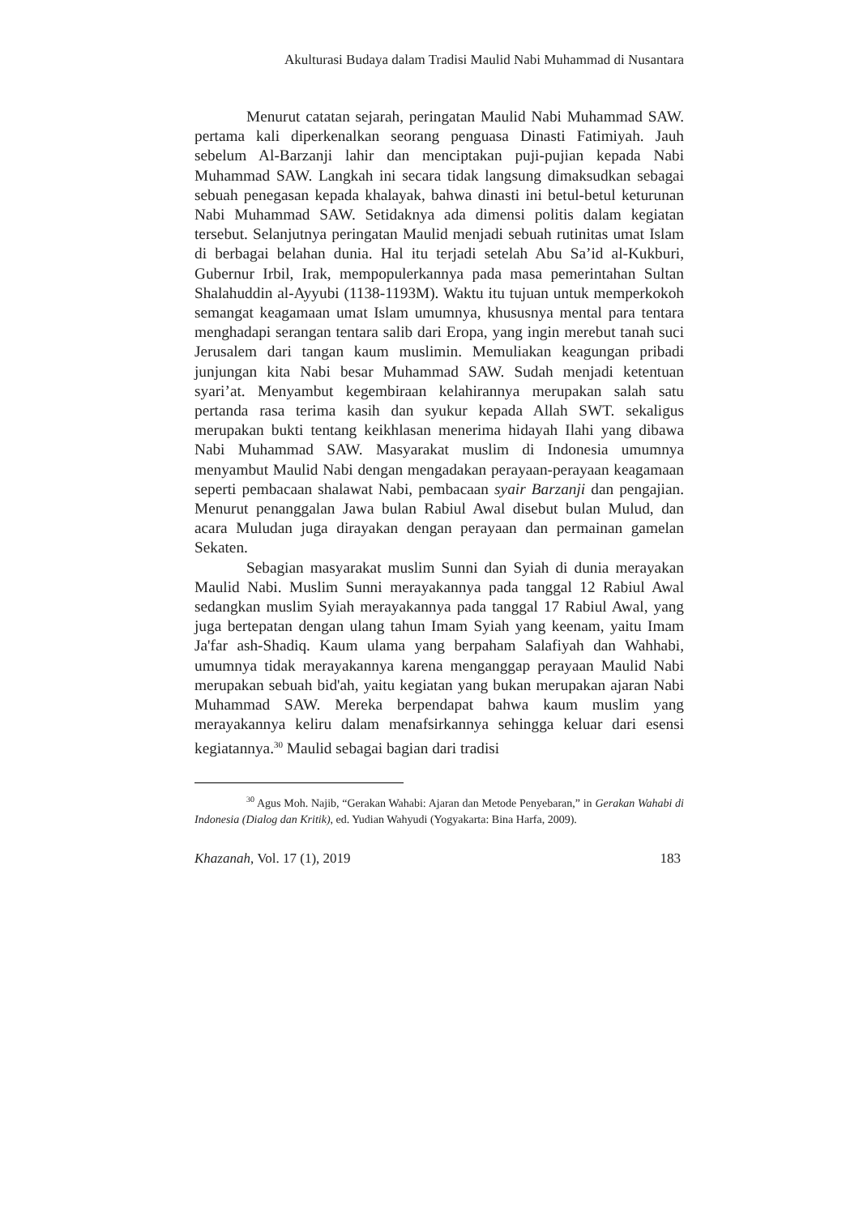Akulturasi Budaya dalam Tradisi Maulid Nabi Muhammad di Nusantara
Menurut catatan sejarah, peringatan Maulid Nabi Muhammad SAW. pertama kali diperkenalkan seorang penguasa Dinasti Fatimiyah. Jauh sebelum Al-Barzanji lahir dan menciptakan puji-pujian kepada Nabi Muhammad SAW. Langkah ini secara tidak langsung dimaksudkan sebagai sebuah penegasan kepada khalayak, bahwa dinasti ini betul-betul keturunan Nabi Muhammad SAW. Setidaknya ada dimensi politis dalam kegiatan tersebut. Selanjutnya peringatan Maulid menjadi sebuah rutinitas umat Islam di berbagai belahan dunia. Hal itu terjadi setelah Abu Sa’id al-Kukburi, Gubernur Irbil, Irak, mempopulerkannya pada masa pemerintahan Sultan Shalahuddin al-Ayyubi (1138-1193M). Waktu itu tujuan untuk memperkokoh semangat keagamaan umat Islam umumnya, khususnya mental para tentara menghadapi serangan tentara salib dari Eropa, yang ingin merebut tanah suci Jerusalem dari tangan kaum muslimin. Memuliakan keagungan pribadi junjungan kita Nabi besar Muhammad SAW. Sudah menjadi ketentuan syari’at. Menyambut kegembiraan kelahirannya merupakan salah satu pertanda rasa terima kasih dan syukur kepada Allah SWT. sekaligus merupakan bukti tentang keikhlasan menerima hidayah Ilahi yang dibawa Nabi Muhammad SAW. Masyarakat muslim di Indonesia umumnya menyambut Maulid Nabi dengan mengadakan perayaan-perayaan keagamaan seperti pembacaan shalawat Nabi, pembacaan syair Barzanji dan pengajian. Menurut penanggalan Jawa bulan Rabiul Awal disebut bulan Mulud, dan acara Muludan juga dirayakan dengan perayaan dan permainan gamelan Sekaten.
Sebagian masyarakat muslim Sunni dan Syiah di dunia merayakan Maulid Nabi. Muslim Sunni merayakannya pada tanggal 12 Rabiul Awal sedangkan muslim Syiah merayakannya pada tanggal 17 Rabiul Awal, yang juga bertepatan dengan ulang tahun Imam Syiah yang keenam, yaitu Imam Ja'far ash-Shadiq. Kaum ulama yang berpaham Salafiyah dan Wahhabi, umumnya tidak merayakannya karena menganggap perayaan Maulid Nabi merupakan sebuah bid'ah, yaitu kegiatan yang bukan merupakan ajaran Nabi Muhammad SAW. Mereka berpendapat bahwa kaum muslim yang merayakannya keliru dalam menafsirkannya sehingga keluar dari esensi kegiatannya.<sup>30</sup> Maulid sebagai bagian dari tradisi
<sup>30</sup> Agus Moh. Najib, “Gerakan Wahabi: Ajaran dan Metode Penyebaran,” in Gerakan Wahabi di Indonesia (Dialog dan Kritik), ed. Yudian Wahyudi (Yogyakarta: Bina Harfa, 2009).
Khazanah, Vol. 17 (1), 2019 183